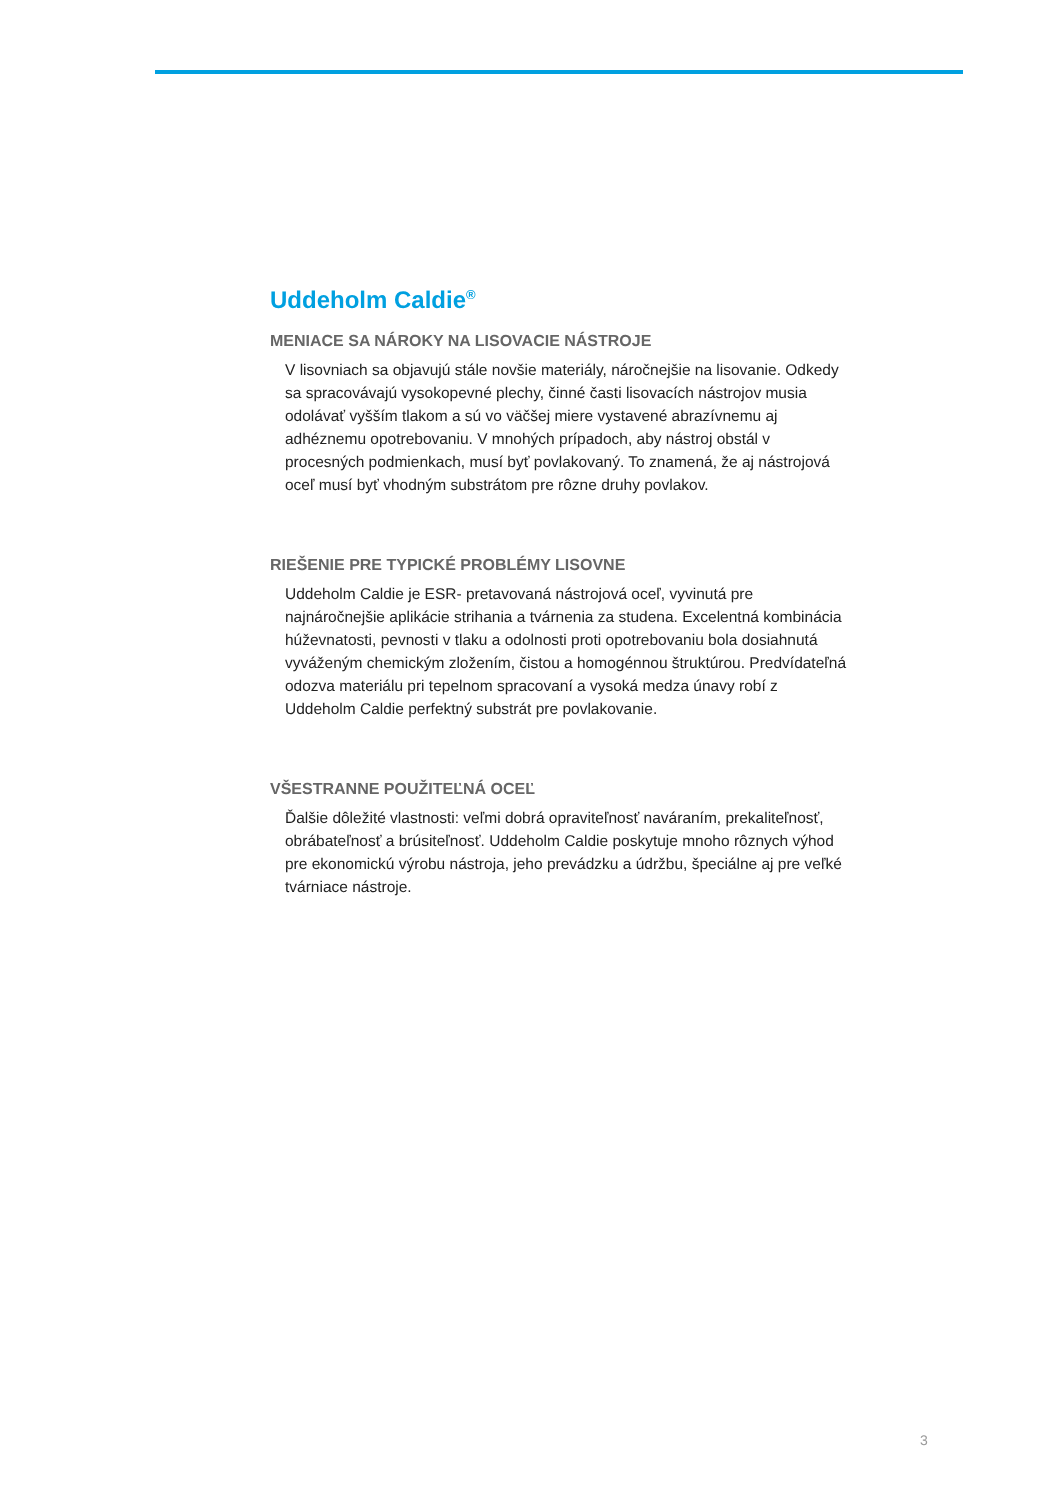Uddeholm Caldie<sup>®</sup>
MENIACE SA NÁROKY NA LISOVACIE NÁSTROJE
V lisovniach sa objavujú stále novšie materiály, náročnejšie na lisovanie. Odkedy sa spracovávajú vysokopevné plechy, činné časti lisovacích nástrojov musia odolávať vyšším tlakom a sú vo väčšej miere vystavené abrazívnemu aj adhéznemu opotrebovaniu. V mnohých prípadoch, aby nástroj obstál v procesných podmienkach, musí byť povlakovaný. To znamená, že aj nástrojová oceľ musí byť vhodným substrátom pre rôzne druhy povlakov.
RIEŠENIE PRE TYPICKÉ PROBLÉMY LISOVNE
Uddeholm Caldie je ESR- pretavovaná nástrojová oceľ, vyvinutá pre najnáročnejšie aplikácie strihania a tvárnenia za studena. Excelentná kombinácia húževnatosti, pevnosti v tlaku a odolnosti proti opotrebovaniu bola dosiahnutá vyváženým chemickým zložením, čistou a homogénnou štruktúrou. Predvídateľná odozva materiálu pri tepelnom spracovaní a vysoká medza únavy robí z Uddeholm Caldie perfektný substrát pre povlakovanie.
VŠESTRANNE POUŽITEĽNÁ OCEĽ
Ďalšie dôležité vlastnosti: veľmi dobrá opraviteľnosť naváraním, prekaliteľnosť, obrábateľnosť a brúsiteľnosť. Uddeholm Caldie poskytuje mnoho rôznych výhod pre ekonomickú výrobu nástroja, jeho prevádzku a údržbu, špeciálne aj pre veľké tvárniace nástroje.
3